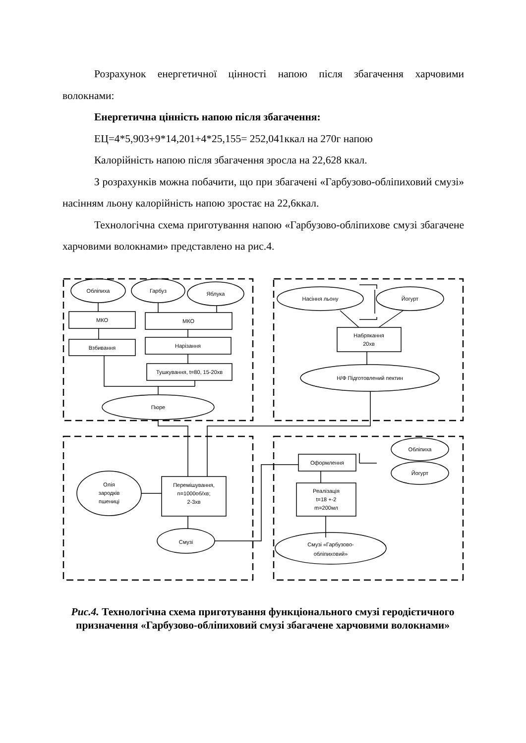Розрахунок енергетичної цінності напою після збагачення харчовими волокнами:
Енергетична цінність напою після збагачення:
ЕЦ=4*5,903+9*14,201+4*25,155= 252,041ккал на 270г напою
Калорійність напою після збагачення зросла на 22,628 ккал.
З розрахунків можна побачити, що при збагачені «Гарбузово-обліпиховий смузі» насінням льону калорійність напою зростає на 22,6ккал.
Технологічна схема приготування напою «Гарбузово-обліпихове смузі збагачене харчовими волокнами» представлено на рис.4.
Обліпиха
Гарбуз
Яблука
МКО
МКО
Взбивання
Нарізання
Тушкування, t=80, 15-20хв
Пюре
Насіння льону
Йогурт
Набрякання
20хв
Н/Ф Підготовлений пектин
Олія
зародків
пшениці
Перемішування,
n=1000об/хв;
2-3хв
Смузі
Оформлення
Реалізація
t=18 +-2
m=200мл
Смузі «Гарбузово-
обліпиховий»
Обліпиха
Йогурт
Рис.4. Технологічна схема приготування функціонального смузі геродієтичного призначення «Гарбузово-обліпиховий смузі збагачене харчовими волокнами»